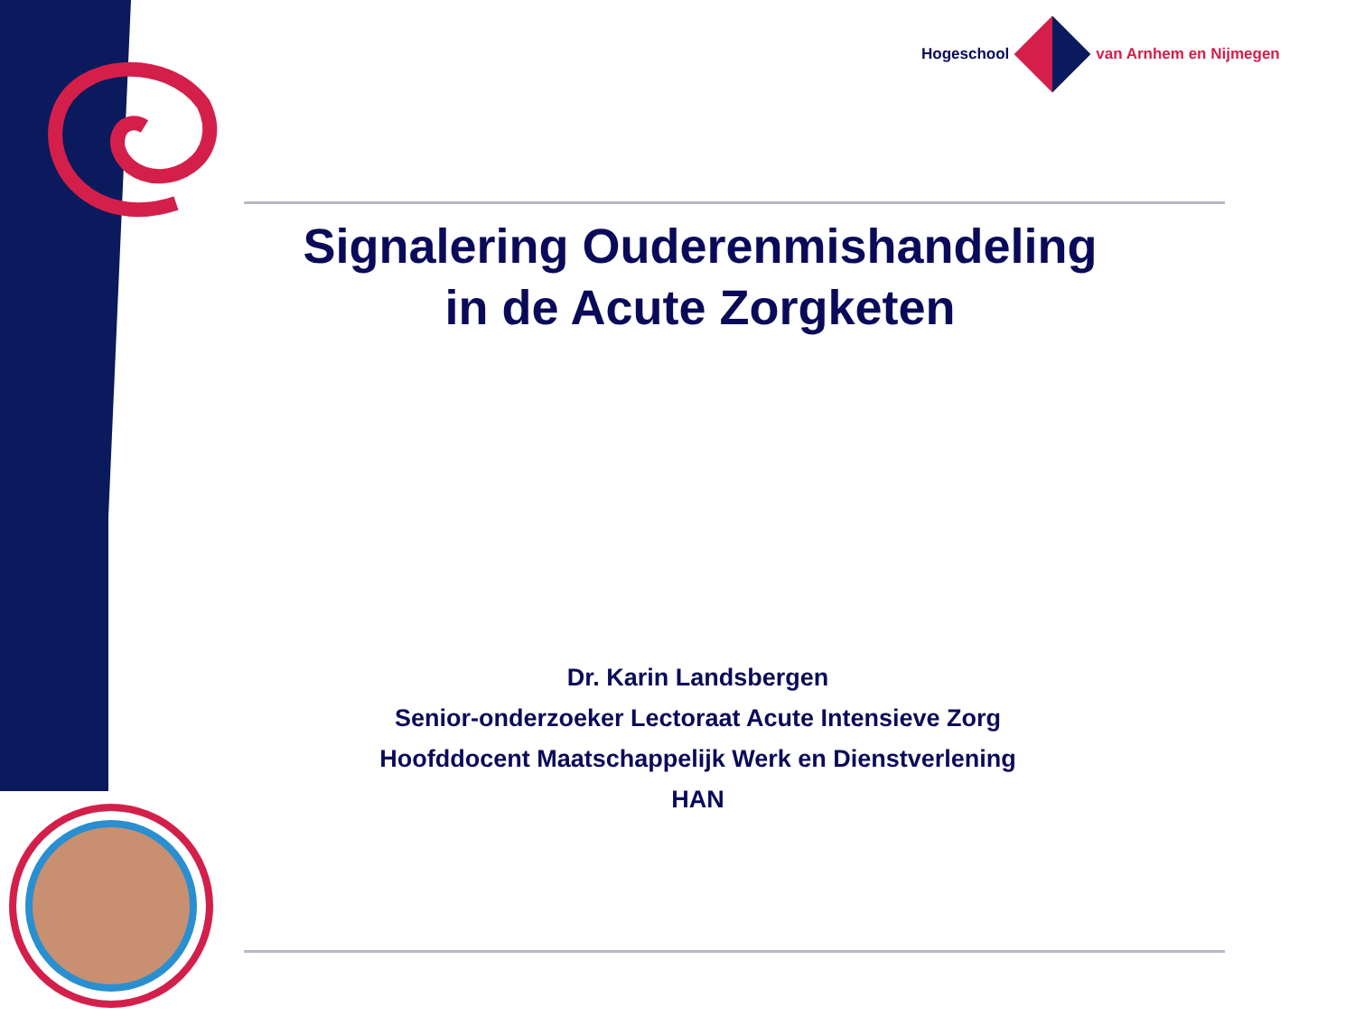Hogeschool van Arnhem en Nijmegen
Signalering Ouderenmishandeling
in de Acute Zorgketen
Dr. Karin Landsbergen
Senior-onderzoeker Lectoraat Acute Intensieve Zorg
Hoofddocent Maatschappelijk Werk en Dienstverlening
HAN